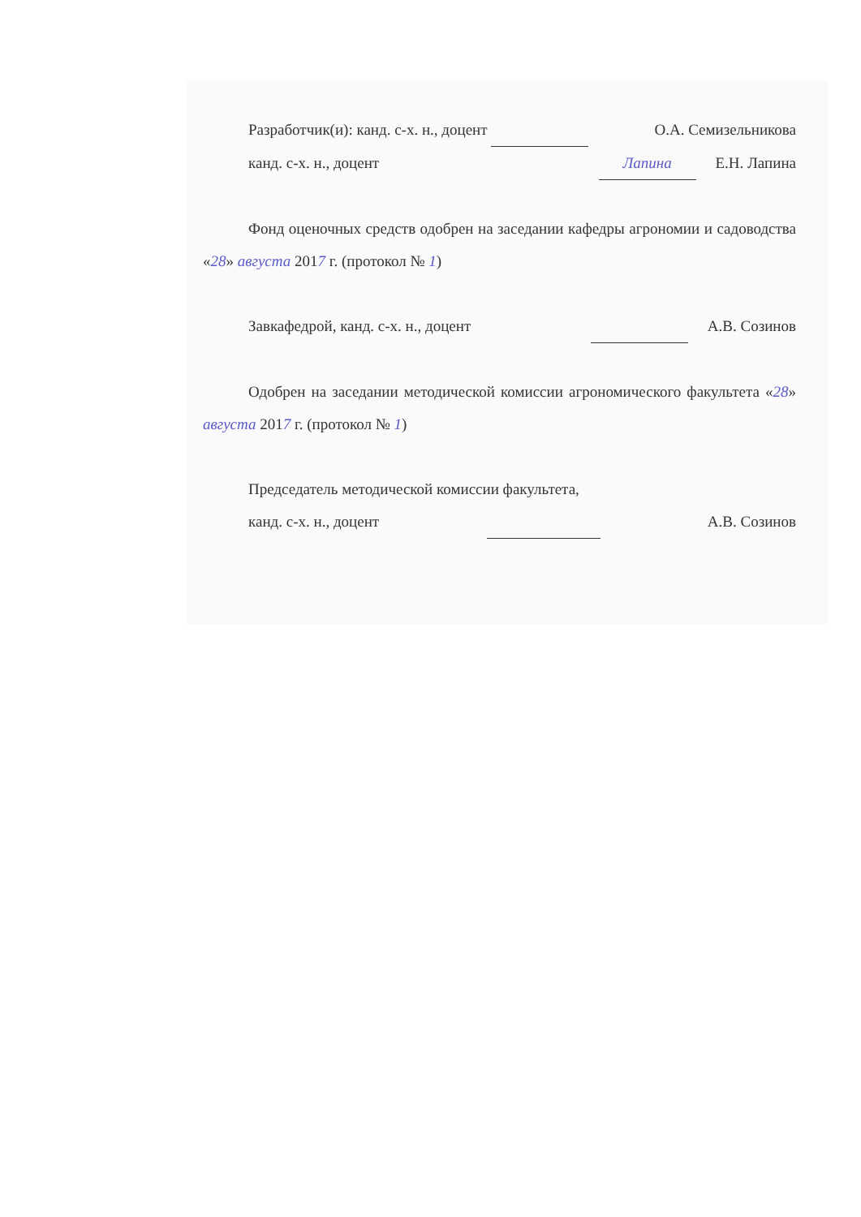Разработчик(и): канд. с-х. н., доцент О.А. Семизельникова
канд. с-х. н., доцент Лапина Е.Н. Лапина
Фонд оценочных средств одобрен на заседании кафедры агрономии и садоводства «28» августа 2017 г. (протокол № 1)
Завкафедрой, канд. с-х. н., доцент А.В. Созинов
Одобрен на заседании методической комиссии агрономического факультета «28» августа 2017 г. (протокол № 1)
Председатель методической комиссии факультета,
канд. с-х. н., доцент А.В. Созинов